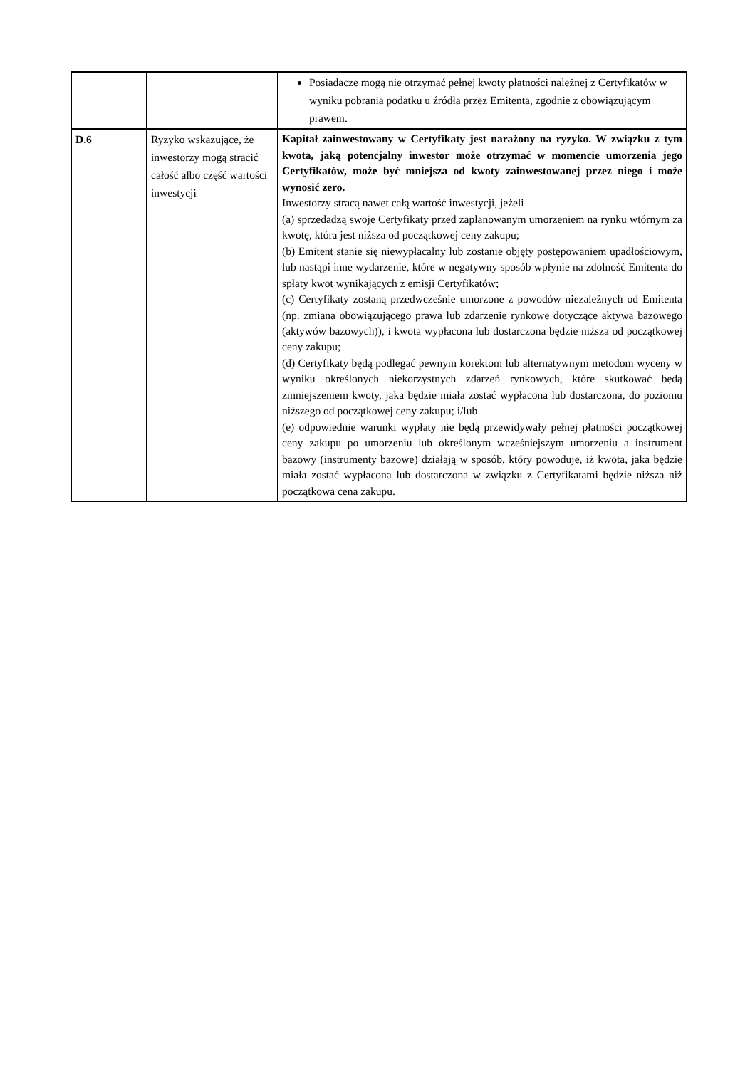| | | Posiadacze mogą nie otrzymać pełnej kwoty płatności należnej z Certyfikatów w wyniku pobrania podatku u źródła przez Emitenta, zgodnie z obowiązującym prawem. |
| D.6 | Ryzyko wskazujące, że inwestorzy mogą stracić całość albo część wartości inwestycji | Kapitał zainwestowany w Certyfikaty jest narażony na ryzyko. W związku z tym kwota, jaką potencjalny inwestor może otrzymać w momencie umorzenia jego Certyfikatów, może być mniejsza od kwoty zainwestowanej przez niego i może wynosić zero. Inwestorzy stracą nawet całą wartość inwestycji, jeżeli (a) sprzedadzą swoje Certyfikaty przed zaplanowanym umorzeniem na rynku wtórnym za kwotę, która jest niższa od początkowej ceny zakupu; (b) Emitent stanie się niewypłacalny lub zostanie objęty postępowaniem upadłościowym, lub nastąpi inne wydarzenie, które w negatywny sposób wpłynie na zdolność Emitenta do spłaty kwot wynikających z emisji Certyfikatów; (c) Certyfikaty zostaną przedwcześnie umorzone z powodów niezależnych od Emitenta (np. zmiana obowiązującego prawa lub zdarzenie rynkowe dotyczące aktywa bazowego (aktywów bazowych)), i kwota wypłacona lub dostarczona będzie niższa od początkowej ceny zakupu; (d) Certyfikaty będą podlegać pewnym korektom lub alternatywnym metodom wyceny w wyniku określonych niekorzystnych zdarzeń rynkowych, które skutkować będą zmniejszeniem kwoty, jaka będzie miała zostać wypłacona lub dostarczona, do poziomu niższego od początkowej ceny zakupu; i/lub (e) odpowiednie warunki wypłaty nie będą przewidywały pełnej płatności początkowej ceny zakupu po umorzeniu lub określonym wcześniejszym umorzeniu a instrument bazowy (instrumenty bazowe) działają w sposób, który powoduje, iż kwota, jaka będzie miała zostać wypłacona lub dostarczona w związku z Certyfikatami będzie niższa niż początkowa cena zakupu. |